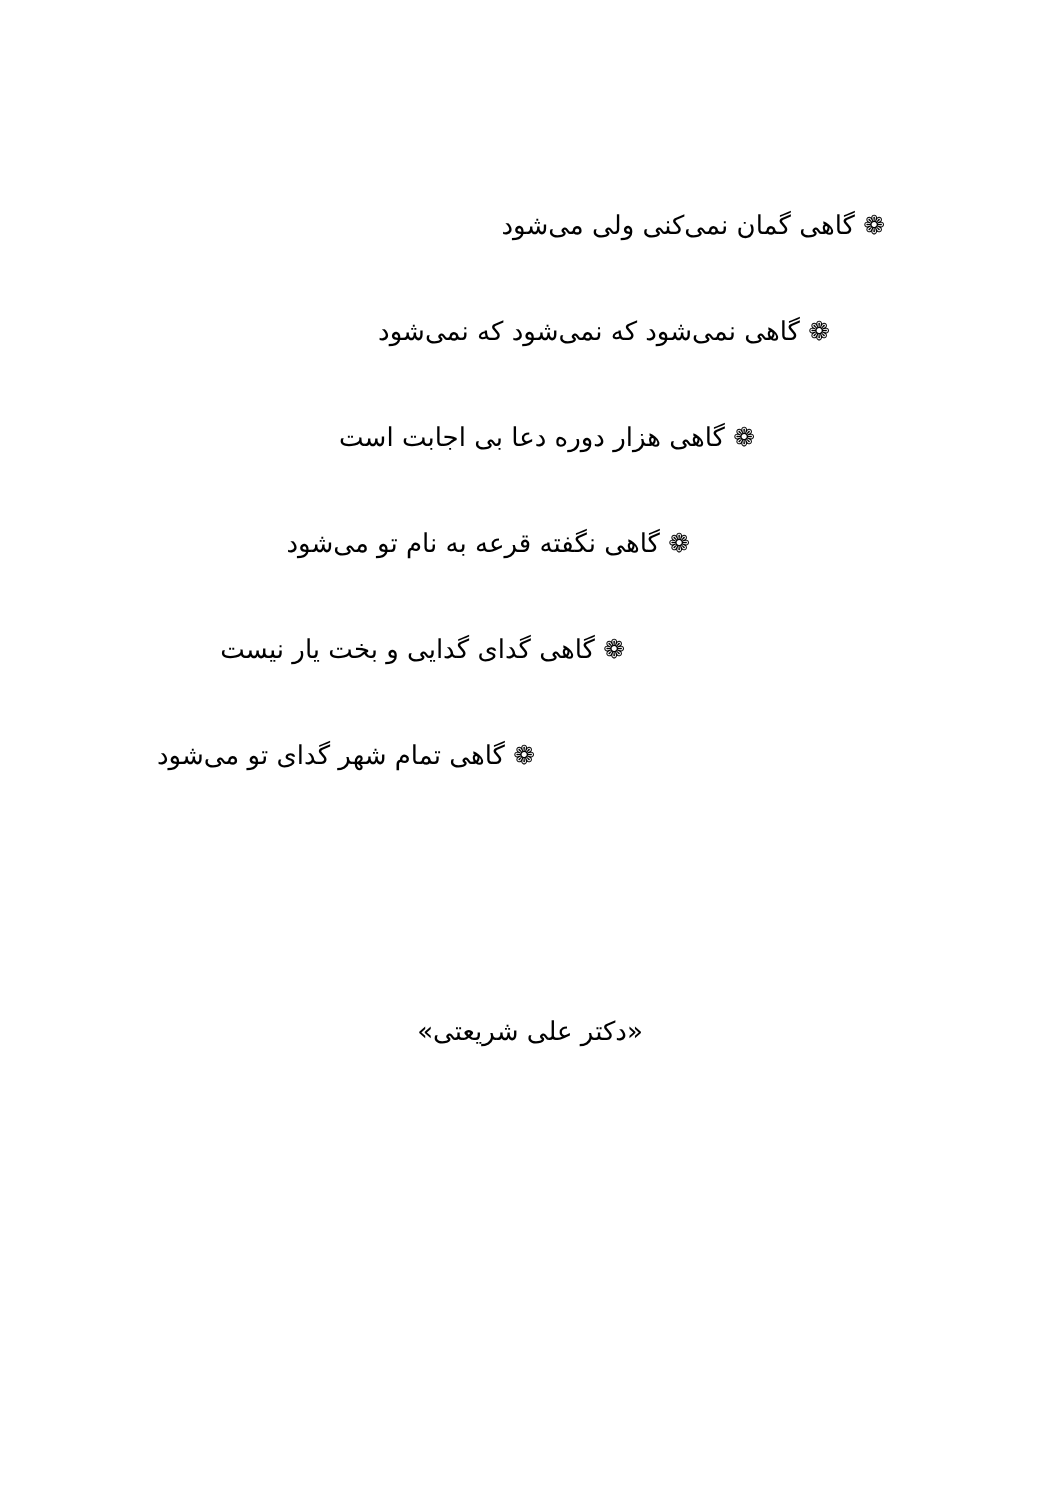❁ گاهی گمان نمی‌کنی ولی می‌شود
❁ گاهی نمی‌شود که نمی‌شود که نمی‌شود
❁ گاهی هزار دوره دعا بی اجابت است
❁ گاهی نگفته قرعه به نام تو می‌شود
❁ گاهی گدای گدایی و بخت یار نیست
❁ گاهی تمام شهر گدای تو می‌شود
«دکتر علی شریعتی»